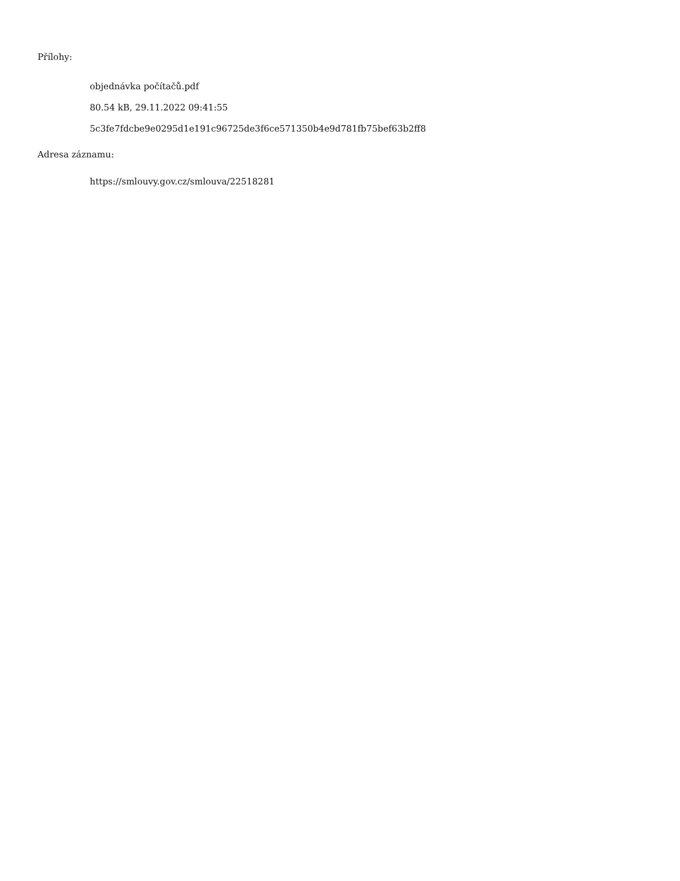Přílohy:
objednávka počítačů.pdf
80.54 kB, 29.11.2022 09:41:55
5c3fe7fdcbe9e0295d1e191c96725de3f6ce571350b4e9d781fb75bef63b2ff8
Adresa záznamu:
https://smlouvy.gov.cz/smlouva/22518281